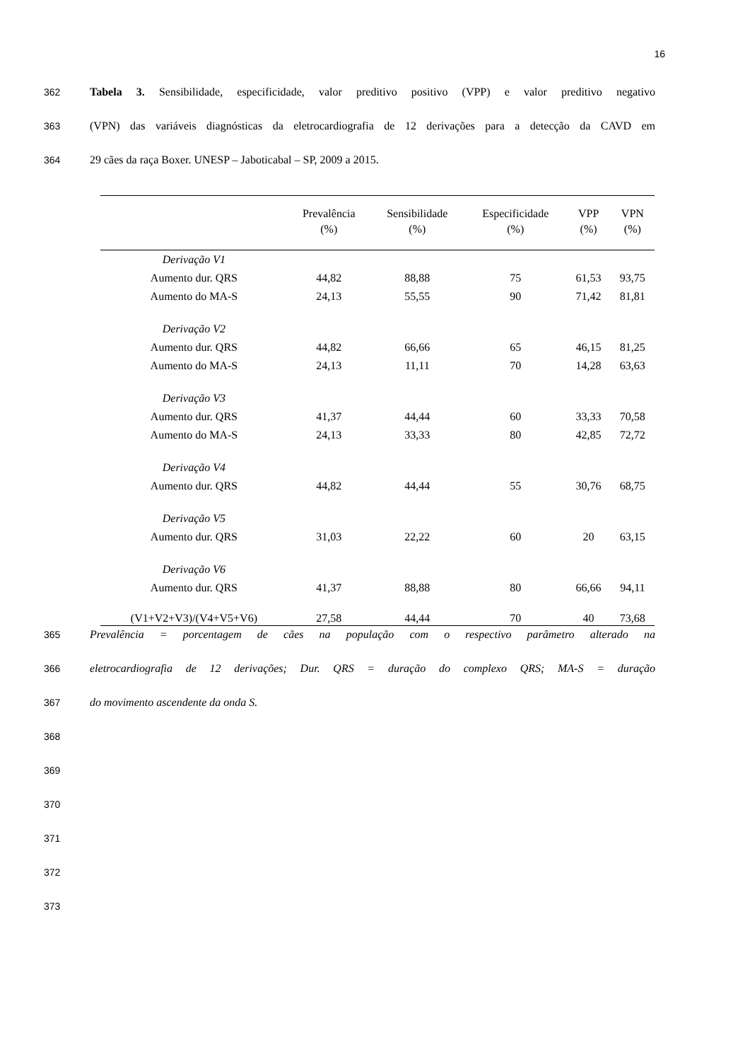16
362 Tabela 3. Sensibilidade, especificidade, valor preditivo positivo (VPP) e valor preditivo negativo
363 (VPN) das variáveis diagnósticas da eletrocardiografia de 12 derivações para a detecção da CAVD em
364 29 cães da raça Boxer. UNESP – Jaboticabal – SP, 2009 a 2015.
| | Prevalência (%) | Sensibilidade (%) | Especificidade (%) | VPP (%) | VPN (%) |
| --- | --- | --- | --- | --- | --- |
| Derivação V1 | | | | | |
| Aumento dur. QRS | 44,82 | 88,88 | 75 | 61,53 | 93,75 |
| Aumento do MA-S | 24,13 | 55,55 | 90 | 71,42 | 81,81 |
| Derivação V2 | | | | | |
| Aumento dur. QRS | 44,82 | 66,66 | 65 | 46,15 | 81,25 |
| Aumento do MA-S | 24,13 | 11,11 | 70 | 14,28 | 63,63 |
| Derivação V3 | | | | | |
| Aumento dur. QRS | 41,37 | 44,44 | 60 | 33,33 | 70,58 |
| Aumento do MA-S | 24,13 | 33,33 | 80 | 42,85 | 72,72 |
| Derivação V4 | | | | | |
| Aumento dur. QRS | 44,82 | 44,44 | 55 | 30,76 | 68,75 |
| Derivação V5 | | | | | |
| Aumento dur. QRS | 31,03 | 22,22 | 60 | 20 | 63,15 |
| Derivação V6 | | | | | |
| Aumento dur. QRS | 41,37 | 88,88 | 80 | 66,66 | 94,11 |
| (V1+V2+V3)/(V4+V5+V6) | 27,58 | 44,44 | 70 | 40 | 73,68 |
365 Prevalência = porcentagem de cães na população com o respectivo parâmetro alterado na
366 eletrocardiografia de 12 derivações; Dur. QRS = duração do complexo QRS; MA-S = duração
367 do movimento ascendente da onda S.
368
369
370
371
372
373